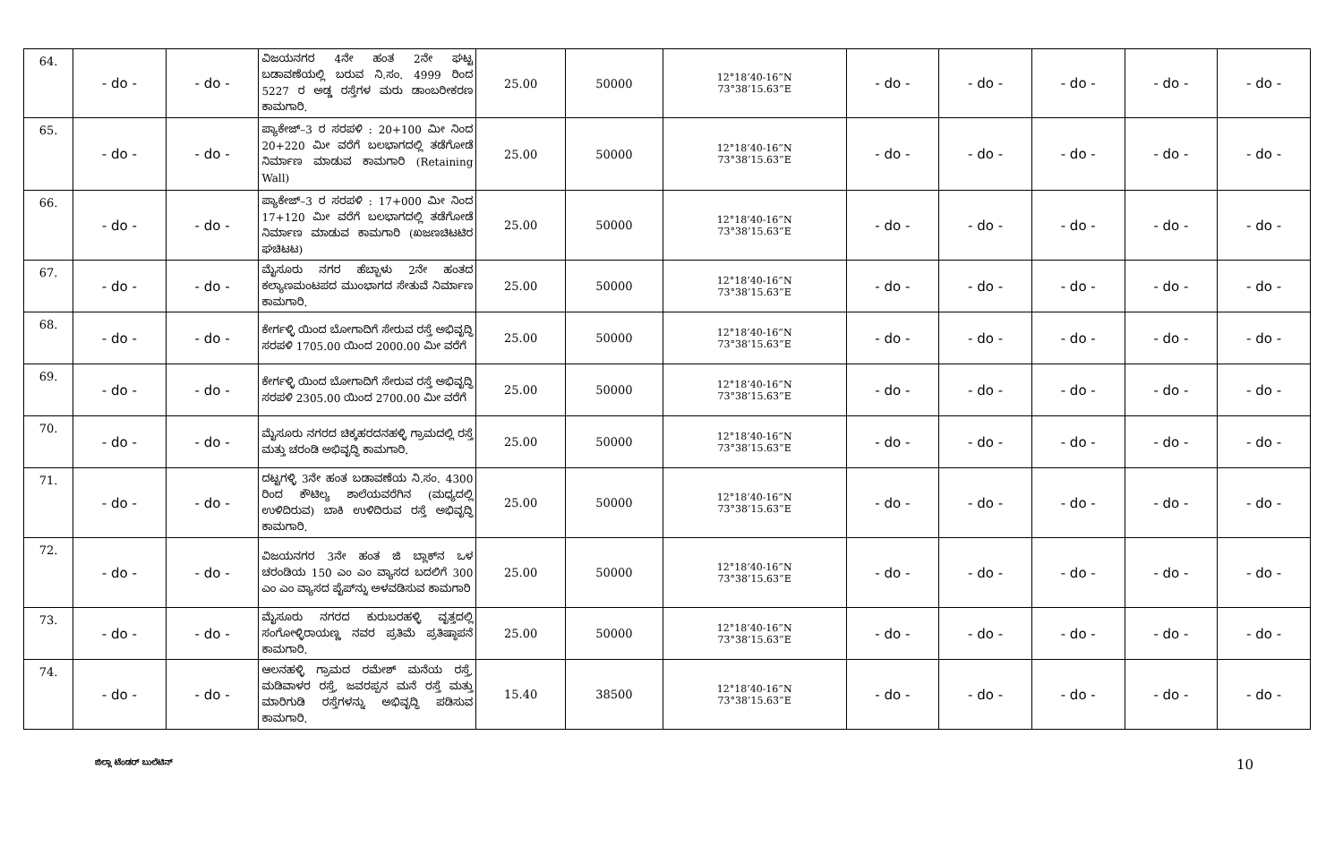| 64. | - do - | - do - | ವಿಜಯನಗರ 4ನೇ ಹಂತ 2ನೇ ಘಟ್ಟ ಬಡಾವಣೆಯಲ್ಲಿ ಬರುವ ನಿ.ಸಂ. 4999 ರಿಂದ 5227 ರ ಅಡ್ಡ ರಸ್ತೆಗಳ ಮರು ಡಾಂಬರೀಕರಣ ಕಾಮಗಾರಿ. | 25.00 | 50000 | 12°18’40-16”N 73°38’15.63”E | - do - | - do - | - do - | - do - | - do - |
| 65. | - do - | - do - | ಪ್ಯಾಕೇಜ್–3 ರ ಸರಪಳಿ : 20+100 ಮೀ ನಿಂದ 20+220 ಮೀ ವರೆಗೆ ಬಲಭಾಗದಲ್ಲಿ ತಡೆಗೋಡೆ ನಿರ್ಮಾಣ ಮಾಡುವ ಕಾಮಗಾರಿ (Retaining Wall) | 25.00 | 50000 | 12°18’40-16”N 73°38’15.63”E | - do - | - do - | - do - | - do - | - do - |
| 66. | - do - | - do - | ಪ್ಯಾಕೇಜ್–3 ರ ಸರಪಳಿ : 17+000 ಮೀ ನಿಂದ 17+120 ಮೀ ವರೆಗೆ ಬಲಭಾಗದಲ್ಲಿ ತಡೆಗೋಡೆ ನಿರ್ಮಾಣ ಮಾಡುವ ಕಾಮಗಾರಿ (ಖಜಣಚಿಟಟಿರ ಘಚಿಟಟ) | 25.00 | 50000 | 12°18’40-16”N 73°38’15.63”E | - do - | - do - | - do - | - do - | - do - |
| 67. | - do - | - do - | ಮೈಸೂರು ನಗರ ಹೆಬ್ಬಾಳು 2ನೇ ಹಂತದ ಕಲ್ಯಾಣಮಂಟಪದ ಮುಂಭಾಗದ ಸೇತುವೆ ನಿರ್ಮಾಣ ಕಾಮಗಾರಿ. | 25.00 | 50000 | 12°18’40-16”N 73°38’15.63”E | - do - | - do - | - do - | - do - | - do - |
| 68. | - do - | - do - | ಕೇರ್ಗಳ್ಳಿ ಯಿಂದ ಬೋಗಾದಿಗೆ ಸೇರುವ ರಸ್ತೆ ಅಭಿವೃದ್ಧಿ ಸರಪಳಿ 1705.00 ಯಿಂದ 2000.00 ಮೀ ವರೆಗೆ | 25.00 | 50000 | 12°18’40-16”N 73°38’15.63”E | - do - | - do - | - do - | - do - | - do - |
| 69. | - do - | - do - | ಕೇರ್ಗಳ್ಳಿ ಯಿಂದ ಬೋಗಾದಿಗೆ ಸೇರುವ ರಸ್ತೆ ಅಭಿವೃದ್ಧಿ ಸರಪಳಿ 2305.00 ಯಿಂದ 2700.00 ಮೀ ವರೆಗೆ | 25.00 | 50000 | 12°18’40-16”N 73°38’15.63”E | - do - | - do - | - do - | - do - | - do - |
| 70. | - do - | - do - | ಮೈಸೂರು ನಗರದ ಚಿಕ್ಕಹರದನಹಳ್ಳಿ ಗ್ರಾಮದಲ್ಲಿ ರಸ್ತೆ ಮತ್ತು ಚರಂಡಿ ಅಭಿವೃದ್ಧಿ ಕಾಮಗಾರಿ. | 25.00 | 50000 | 12°18’40-16”N 73°38’15.63”E | - do - | - do - | - do - | - do - | - do - |
| 71. | - do - | - do - | ದಟ್ಟಗಳ್ಳಿ 3ನೇ ಹಂತ ಬಡಾವಣೆಯ ನಿ.ಸಂ. 4300 ರಿಂದ ಕೌಟಿಲ್ಯ ಶಾಲೆಯವರೆಗಿನ (ಮಧ್ಯದಲ್ಲಿ ಉಳಿದಿರುವ) ಬಾಕಿ ಉಳಿದಿರುವ ರಸ್ತೆ ಅಭಿವೃದ್ಧಿ ಕಾಮಗಾರಿ. | 25.00 | 50000 | 12°18’40-16”N 73°38’15.63”E | - do - | - do - | - do - | - do - | - do - |
| 72. | - do - | - do - | ವಿಜಯನಗರ 3ನೇ ಹಂತ ಜಿ ಬ್ಲಾಕ್‌ನ ಒಳ ಚರಂಡಿಯ 150 ಎಂ ಎಂ ವ್ಯಾಸದ ಬದಲಿಗೆ 300 ಎಂ ಎಂ ವ್ಯಾಸದ ಪೈಪ್‌ನ್ನು ಅಳವಡಿಸುವ ಕಾಮಗಾರಿ | 25.00 | 50000 | 12°18’40-16”N 73°38’15.63”E | - do - | - do - | - do - | - do - | - do - |
| 73. | - do - | - do - | ಮೈಸೂರು ನಗರದ ಕುರುಬರಹಳ್ಳಿ ವೃತ್ತದಲ್ಲಿ ಸಂಗೋಳ್ಳಿರಾಯಣ್ಣ ನವರ ಪ್ರತಿಮೆ ಪ್ರತಿಷ್ಠಾಪನೆ ಕಾಮಗಾರಿ. | 25.00 | 50000 | 12°18’40-16”N 73°38’15.63”E | - do - | - do - | - do - | - do - | - do - |
| 74. | - do - | - do - | ಆಲನಹಳ್ಳಿ ಗ್ರಾಮದ ರಮೇಶ್ ಮನೆಯ ರಸ್ತೆ, ಮಡಿವಾಳರ ರಸ್ತೆ, ಜವರಪ್ಪನ ಮನೆ ರಸ್ತೆ ಮತ್ತು ಮಾರಿಗುಡಿ ರಸ್ತೆಗಳನ್ನು ಅಭಿವೃದ್ಧಿ ಪಡಿಸುವ ಕಾಮಗಾರಿ. | 15.40 | 38500 | 12°18’40-16”N 73°38’15.63”E | - do - | - do - | - do - | - do - | - do - |
ಜಿಲ್ಲಾ ಟೆಂಡರ್ ಬುಲೆಟಿನ್ 10